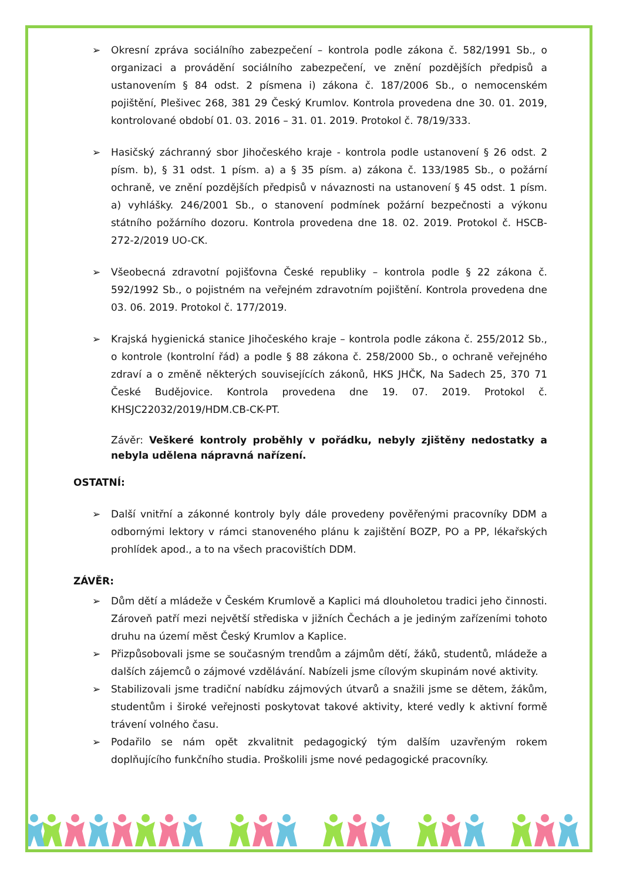➢ Okresní zpráva sociálního zabezpečení – kontrola podle zákona č. 582/1991 Sb., o organizaci a provádění sociálního zabezpečení, ve znění pozdějších předpisů a ustanovením § 84 odst. 2 písmena i) zákona č. 187/2006 Sb., o nemocenském pojištění, Plešivec 268, 381 29 Český Krumlov. Kontrola provedena dne 30. 01. 2019, kontrolované období 01. 03. 2016 – 31. 01. 2019. Protokol č. 78/19/333.
➢ Hasičský záchranný sbor Jihočeského kraje - kontrola podle ustanovení § 26 odst. 2 písm. b), § 31 odst. 1 písm. a) a § 35 písm. a) zákona č. 133/1985 Sb., o požární ochraně, ve znění pozdějších předpisů v návaznosti na ustanovení § 45 odst. 1 písm. a) vyhlášky. 246/2001 Sb., o stanovení podmínek požární bezpečnosti a výkonu státního požárního dozoru. Kontrola provedena dne 18. 02. 2019. Protokol č. HSCB-272-2/2019 UO-CK.
➢ Všeobecná zdravotní pojišťovna České republiky – kontrola podle § 22 zákona č. 592/1992 Sb., o pojistném na veřejném zdravotním pojištění. Kontrola provedena dne 03. 06. 2019. Protokol č. 177/2019.
➢ Krajská hygienická stanice Jihočeského kraje – kontrola podle zákona č. 255/2012 Sb., o kontrole (kontrolní řád) a podle § 88 zákona č. 258/2000 Sb., o ochraně veřejného zdraví a o změně některých souvisejících zákonů, HKS JHČK, Na Sadech 25, 370 71 České Budějovice. Kontrola provedena dne 19. 07. 2019. Protokol č. KHSJC22032/2019/HDM.CB-CK-PT.
Závěr: Veškeré kontroly proběhly v pořádku, nebyly zjištěny nedostatky a nebyla udělena nápravná nařízení.
OSTATNÍ:
➢ Další vnitřní a zákonné kontroly byly dále provedeny pověřenými pracovníky DDM a odbornými lektory v rámci stanoveného plánu k zajištění BOZP, PO a PP, lékařských prohlídek apod., a to na všech pracovištích DDM.
ZÁVĚR:
➢ Dům dětí a mládeže v Českém Krumlově a Kaplici má dlouholetou tradici jeho činnosti. Zároveň patří mezi největší střediska v jižních Čechách a je jediným zařízeními tohoto druhu na území měst Český Krumlov a Kaplice.
➢ Přizpůsobovali jsme se současným trendům a zájmům dětí, žáků, studentů, mládeže a dalších zájemců o zájmové vzdělávání. Nabízeli jsme cílovým skupinám nové aktivity.
➢ Stabilizovali jsme tradiční nabídku zájmových útvarů a snažili jsme se dětem, žákům, studentům i široké veřejnosti poskytovat takové aktivity, které vedly k aktivní formě trávení volného času.
➢ Podařilo se nám opět zkvalitnit pedagogický tým dalším uzavřeným rokem doplňujícího funkčního studia. Proškolili jsme nové pedagogické pracovníky.